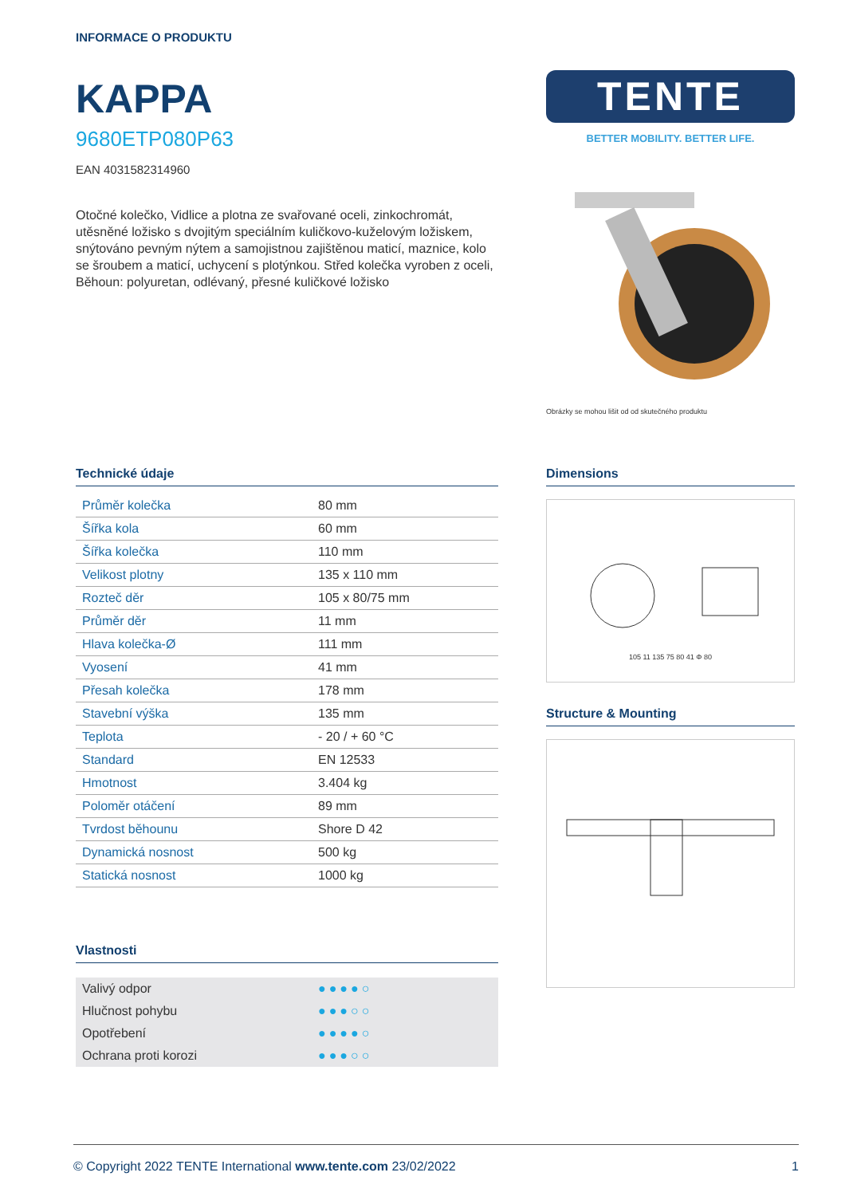INFORMACE O PRODUKTU
KAPPA
9680ETP080P63
EAN 4031582314960
Otočné kolečko, Vidlice a plotna ze svařované oceli, zinkochromát, utěsněné ložisko s dvojitým speciálním kuličkovo-kuželovým ložiskem, snýtováno pevným nýtem a samojistnou zajištěnou maticí, maznice, kolo se šroubem a maticí, uchycení s plotýnkou. Střed kolečka vyroben z oceli, Běhoun: polyuretan, odlévaný, přesné kuličkové ložisko
TENTE
BETTER MOBILITY. BETTER LIFE.
Obrázky se mohou lišit od od skutečného produktu
Technické údaje
| Průměr kolečka | 80 mm |
| Šířka kola | 60 mm |
| Šířka kolečka | 110 mm |
| Velikost plotny | 135 x 110 mm |
| Rozteč děr | 105 x 80/75 mm |
| Průměr děr | 11 mm |
| Hlava kolečka-Ø | 111 mm |
| Vyosení | 41 mm |
| Přesah kolečka | 178 mm |
| Stavební výška | 135 mm |
| Teplota | - 20 / + 60 °C |
| Standard | EN 12533 |
| Hmotnost | 3.404 kg |
| Poloměr otáčení | 89 mm |
| Tvrdost běhounu | Shore D 42 |
| Dynamická nosnost | 500 kg |
| Statická nosnost | 1000 kg |
Vlastnosti
| Valivý odpor | ●●●●○ |
| Hlučnost pohybu | ●●●○○ |
| Opotřebení | ●●●●○ |
| Ochrana proti korozi | ●●●○○ |
Dimensions
105 11 135 75 80 41 Φ 80
Structure & Mounting
© Copyright 2022 TENTE International www.tente.com 23/02/2022 1